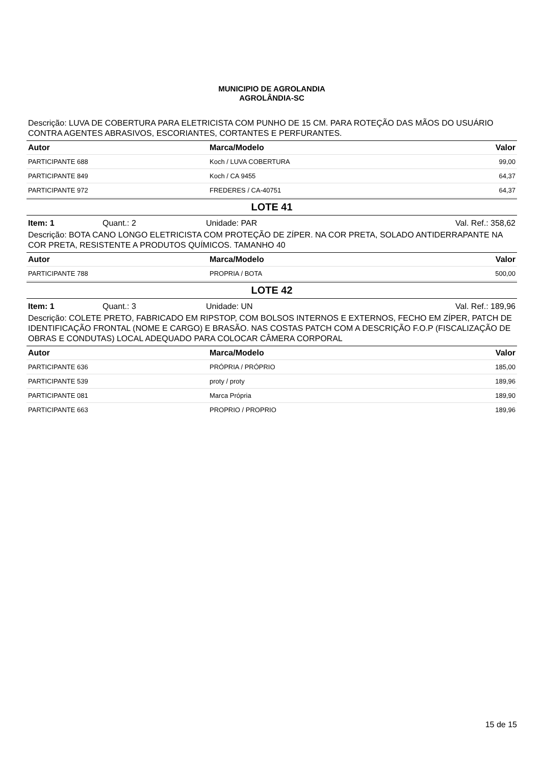MUNICIPIO DE AGROLANDIA
AGROLÂNDIA-SC
Descrição: LUVA DE COBERTURA PARA ELETRICISTA COM PUNHO DE 15 CM. PARA ROTEÇÃO DAS MÃOS DO USUÁRIO CONTRA AGENTES ABRASIVOS, ESCORIANTES, CORTANTES E PERFURANTES.
| Autor | Marca/Modelo | Valor |
| --- | --- | --- |
| PARTICIPANTE 688 | Koch / LUVA COBERTURA | 99,00 |
| PARTICIPANTE 849 | Koch / CA 9455 | 64,37 |
| PARTICIPANTE 972 | FREDERES / CA-40751 | 64,37 |
LOTE 41
Item: 1 Quant.: 2 Unidade: PAR Val. Ref.: 358,62
Descrição: BOTA CANO LONGO ELETRICISTA COM PROTEÇÃO DE ZÍPER. NA COR PRETA, SOLADO ANTIDERRAPANTE NA COR PRETA, RESISTENTE A PRODUTOS QUÍMICOS. TAMANHO 40
| Autor | Marca/Modelo | Valor |
| --- | --- | --- |
| PARTICIPANTE 788 | PROPRIA / BOTA | 500,00 |
LOTE 42
Item: 1 Quant.: 3 Unidade: UN Val. Ref.: 189,96
Descrição: COLETE PRETO, FABRICADO EM RIPSTOP, COM BOLSOS INTERNOS E EXTERNOS, FECHO EM ZÍPER, PATCH DE IDENTIFICAÇÃO FRONTAL (NOME E CARGO) E BRASÃO. NAS COSTAS PATCH COM A DESCRIÇÃO F.O.P (FISCALIZAÇÃO DE OBRAS E CONDUTAS) LOCAL ADEQUADO PARA COLOCAR CÂMERA CORPORAL
| Autor | Marca/Modelo | Valor |
| --- | --- | --- |
| PARTICIPANTE 636 | PRÓPRIA / PRÓPRIO | 185,00 |
| PARTICIPANTE 539 | proty / proty | 189,96 |
| PARTICIPANTE 081 | Marca Própria | 189,90 |
| PARTICIPANTE 663 | PROPRIO / PROPRIO | 189,96 |
15 de 15